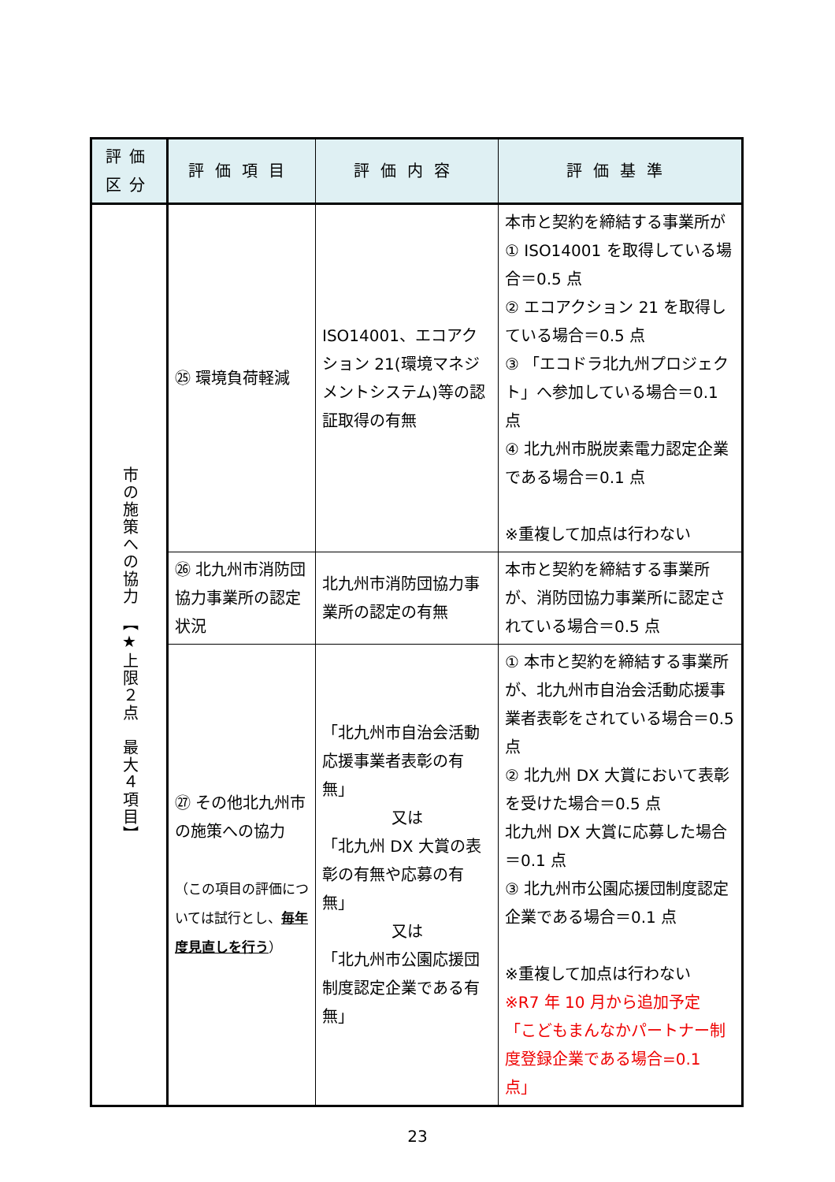| 評価 区分 | 評価項目 | 評価内容 | 評価基準 |
| --- | --- | --- | --- |
| 市の施策への協力 【★上限２点 最大４項目】 | ㉕ 環境負荷軽減 | ISO14001、エコアクション 21(環境マネジメントシステム)等の認証取得の有無 | 本市と契約を締結する事業所が ① ISO14001 を取得している場合＝0.5 点 ② エコアクション 21 を取得している場合＝0.5 点 ③ 「エコドラ北九州プロジェクト」へ参加している場合＝0.1 点 ④ 北九州市脱炭素電力認定企業である場合＝0.1 点 ※重複して加点は行わない |
| | ㉖ 北九州市消防団協力事業所の認定状況 | 北九州市消防団協力事業所の認定の有無 | 本市と契約を締結する事業所が、消防団協力事業所に認定されている場合＝0.5 点 |
| | ㉗ その他北九州市の施策への協力 （この項目の評価については試行とし、 毎年度見直しを行う ） | 「北九州市自治会活動応援事業者表彰の有無」 又は 「北九州 DX 大賞の表彰の有無や応募の有無」 又は 「北九州市公園応援団制度認定企業である有無」 | ① 本市と契約を締結する事業所が、北九州市自治会活動応援事業者表彰をされている場合＝0.5 点 ② 北九州 DX 大賞において表彰を受けた場合＝0.5 点 北九州 DX 大賞に応募した場合＝0.1 点 ③ 北九州市公園応援団制度認定企業である場合＝0.1 点 ※重複して加点は行わない ※R7 年 10 月から追加予定 「こどもまんなかパートナー制度登録企業である場合=0.1 点」 |
23